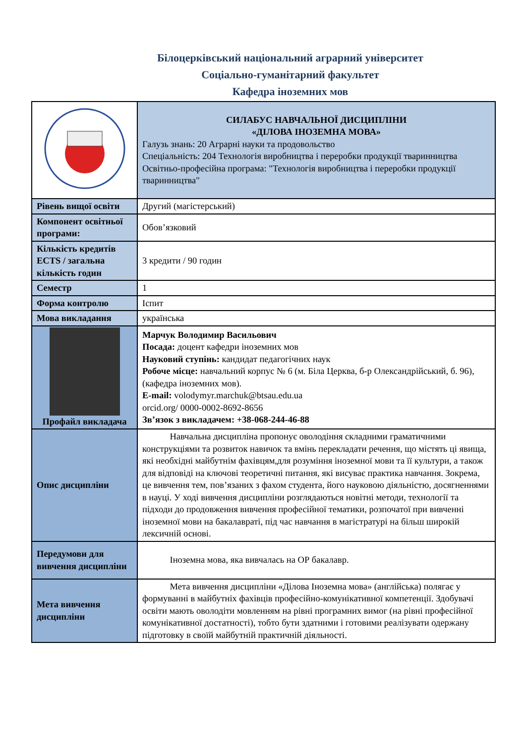Білоцерківський національний аграрний університет
Соціально-гуманітарний факультет
Кафедра іноземних мов
| | СИЛАБУС НАВЧАЛЬНОЇ ДИСЦИПЛІНИ «ДІЛОВА ІНОЗЕМНА МОВА» Галузь знань: 20 Аграрні науки та продовольство Спеціальність: 204 Технологія виробництва і переробки продукції тваринництва Освітньо-професійна програма: "Технологія виробництва і переробки продукції тваринництва" |
| Рівень вищої освіти | Другий (магістерський) |
| Компонент освітньої програми: | Обов’язковий |
| Кількість кредитів ECTS / загальна кількість годин | 3 кредити / 90 годин |
| Семестр | 1 |
| Форма контролю | Іспит |
| Мова викладання | українська |
| Профайл викладача | Марчук Володимир Васильович Посада: доцент кафедри іноземних мов Науковий ступінь: кандидат педагогічних наук Робоче місце: навчальний корпус № 6 (м. Біла Церква, б-р Олександрійський, б. 96), (кафедра іноземних мов). E-mail: volodymyr.marchuk@btsau.edu.ua orcid.org/ 0000-0002-8692-8656 Зв’язок з викладачем: +38-068-244-46-88 |
| Опис дисципліни | Навчальна дисципліна пропонує оволодіння складними граматичними конструкціями та розвиток навичок та вмінь перекладати речення, що містять ці явища, які необхідні майбутнім фахівцям,для розуміння іноземної мови та її культури, а також для відповіді на ключові теоретичні питання, які висуває практика навчання. Зокрема, це вивчення тем, пов’язаних з фахом студента, його науковою діяльністю, досягненнями в науці. У ході вивчення дисципліни розглядаються новітні методи, технології та підходи до продовження вивчення професійної тематики, розпочатої при вивченні іноземної мови на бакалавраті, під час навчання в магістратурі на більш широкій лексичній основі. |
| Передумови для вивчення дисципліни | Іноземна мова, яка вивчалась на ОР бакалавр. |
| Мета вивчення дисципліни | Мета вивчення дисципліни «Ділова Іноземна мова» (англійська) полягає у формуванні в майбутніх фахівців професійно-комунікативної компетенції. Здобувачі освіти мають оволодіти мовленням на рівні програмних вимог (на рівні професійної комунікативної достатності), тобто бути здатними і готовими реалізувати одержану підготовку в своїй майбутній практичній діяльності. |